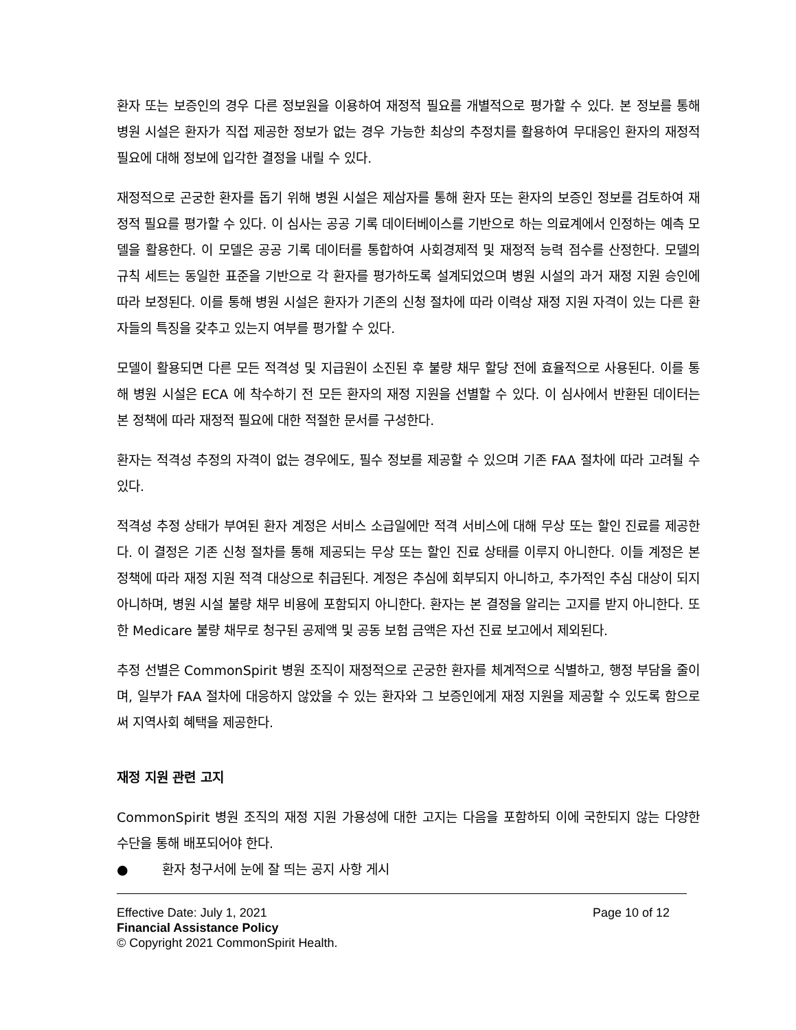환자 또는 보증인의 경우 다른 정보원을 이용하여 재정적 필요를 개별적으로 평가할 수 있다. 본 정보를 통해 병원 시설은 환자가 직접 제공한 정보가 없는 경우 가능한 최상의 추정치를 활용하여 무대응인 환자의 재정적 필요에 대해 정보에 입각한 결정을 내릴 수 있다.
재정적으로 곤궁한 환자를 돕기 위해 병원 시설은 제삼자를 통해 환자 또는 환자의 보증인 정보를 검토하여 재정적 필요를 평가할 수 있다. 이 심사는 공공 기록 데이터베이스를 기반으로 하는 의료계에서 인정하는 예측 모델을 활용한다. 이 모델은 공공 기록 데이터를 통합하여 사회경제적 및 재정적 능력 점수를 산정한다. 모델의 규칙 세트는 동일한 표준을 기반으로 각 환자를 평가하도록 설계되었으며 병원 시설의 과거 재정 지원 승인에 따라 보정된다. 이를 통해 병원 시설은 환자가 기존의 신청 절차에 따라 이력상 재정 지원 자격이 있는 다른 환자들의 특징을 갖추고 있는지 여부를 평가할 수 있다.
모델이 활용되면 다른 모든 적격성 및 지급원이 소진된 후 불량 채무 할당 전에 효율적으로 사용된다. 이를 통해 병원 시설은 ECA 에 착수하기 전 모든 환자의 재정 지원을 선별할 수 있다. 이 심사에서 반환된 데이터는 본 정책에 따라 재정적 필요에 대한 적절한 문서를 구성한다.
환자는 적격성 추정의 자격이 없는 경우에도, 필수 정보를 제공할 수 있으며 기존 FAA 절차에 따라 고려될 수 있다.
적격성 추정 상태가 부여된 환자 계정은 서비스 소급일에만 적격 서비스에 대해 무상 또는 할인 진료를 제공한다. 이 결정은 기존 신청 절차를 통해 제공되는 무상 또는 할인 진료 상태를 이루지 아니한다. 이들 계정은 본 정책에 따라 재정 지원 적격 대상으로 취급된다. 계정은 추심에 회부되지 아니하고, 추가적인 추심 대상이 되지 아니하며, 병원 시설 불량 채무 비용에 포함되지 아니한다. 환자는 본 결정을 알리는 고지를 받지 아니한다. 또한 Medicare 불량 채무로 청구된 공제액 및 공동 보험 금액은 자선 진료 보고에서 제외된다.
추정 선별은 CommonSpirit 병원 조직이 재정적으로 곤궁한 환자를 체계적으로 식별하고, 행정 부담을 줄이며, 일부가 FAA 절차에 대응하지 않았을 수 있는 환자와 그 보증인에게 재정 지원을 제공할 수 있도록 함으로써 지역사회 혜택을 제공한다.
재정 지원 관련 고지
CommonSpirit 병원 조직의 재정 지원 가용성에 대한 고지는 다음을 포함하되 이에 국한되지 않는 다양한 수단을 통해 배포되어야 한다.
● 환자 청구서에 눈에 잘 띄는 공지 사항 게시
Effective Date: July 1, 2021 Page 10 of 12
Financial Assistance Policy
© Copyright 2021 CommonSpirit Health.